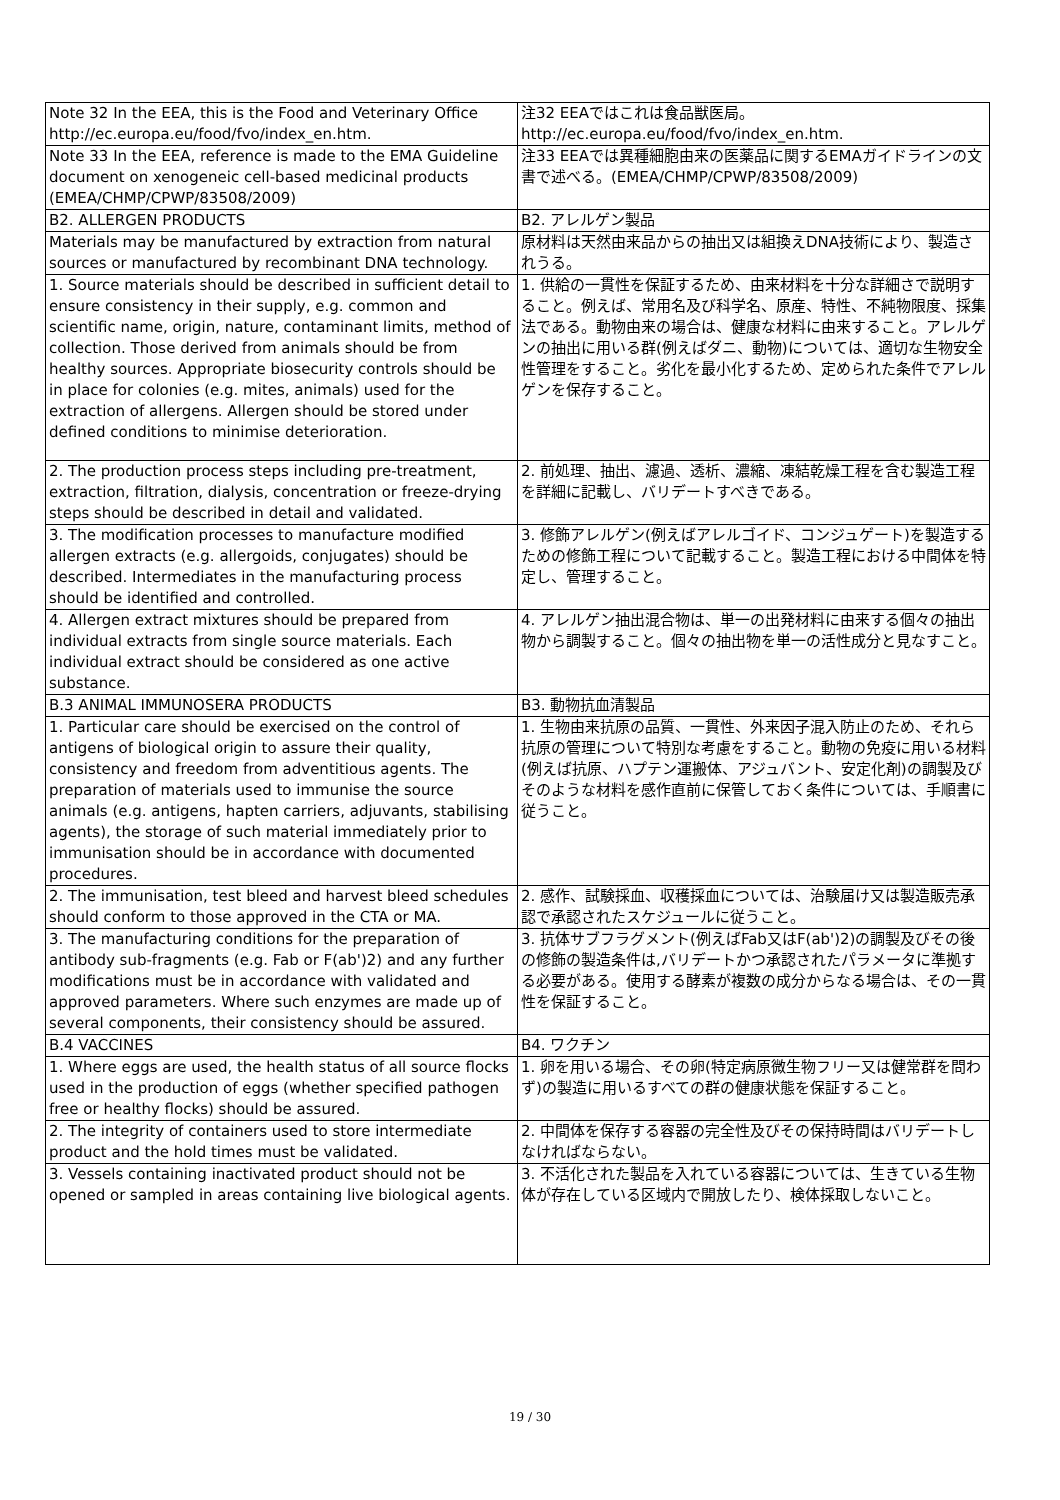| Note 32 In the EEA, this is the Food and Veterinary Office http://ec.europa.eu/food/fvo/index_en.htm. | 注32 EEAではこれは食品獣医局。 http://ec.europa.eu/food/fvo/index_en.htm. |
| Note 33 In the EEA, reference is made to the EMA Guideline document on xenogeneic cell-based medicinal products (EMEA/CHMP/CPWP/83508/2009) | 注33 EEAでは異種細胞由来の医薬品に関するEMAガイドラインの文書で述べる。(EMEA/CHMP/CPWP/83508/2009) |
| B2. ALLERGEN PRODUCTS | B2. アレルゲン製品 |
| Materials may be manufactured by extraction from natural sources or manufactured by recombinant DNA technology. | 原材料は天然由来品からの抽出又は組換えDNA技術により、製造されうる。 |
| 1. Source materials should be described in sufficient detail to ensure consistency in their supply, e.g. common and scientific name, origin, nature, contaminant limits, method of collection. Those derived from animals should be from healthy sources. Appropriate biosecurity controls should be in place for colonies (e.g. mites, animals) used for the extraction of allergens. Allergen should be stored under defined conditions to minimise deterioration. | 1. 供給の一貫性を保証するため、由来材料を十分な詳細さで説明すること。例えば、常用名及び科学名、原産、特性、不純物限度、採集法である。動物由来の場合は、健康な材料に由来すること。アレルゲンの抽出に用いる群(例えばダニ、動物)については、適切な生物安全性管理をすること。劣化を最小化するため、定められた条件でアレルゲンを保存すること。 |
| 2. The production process steps including pre-treatment, extraction, filtration, dialysis, concentration or freeze-drying steps should be described in detail and validated. | 2. 前処理、抽出、濾過、透析、濃縮、凍結乾燥工程を含む製造工程を詳細に記載し、バリデートすべきである。 |
| 3. The modification processes to manufacture modified allergen extracts (e.g. allergoids, conjugates) should be described. Intermediates in the manufacturing process should be identified and controlled. | 3. 修飾アレルゲン(例えばアレルゴイド、コンジュゲート)を製造するための修飾工程について記載すること。製造工程における中間体を特定し、管理すること。 |
| 4. Allergen extract mixtures should be prepared from individual extracts from single source materials. Each individual extract should be considered as one active substance. | 4. アレルゲン抽出混合物は、単一の出発材料に由来する個々の抽出物から調製すること。個々の抽出物を単一の活性成分と見なすこと。 |
| B.3 ANIMAL IMMUNOSERA PRODUCTS | B3. 動物抗血清製品 |
| 1. Particular care should be exercised on the control of antigens of biological origin to assure their quality, consistency and freedom from adventitious agents. The preparation of materials used to immunise the source animals (e.g. antigens, hapten carriers, adjuvants, stabilising agents), the storage of such material immediately prior to immunisation should be in accordance with documented procedures. | 1. 生物由来抗原の品質、一貫性、外来因子混入防止のため、それら抗原の管理について特別な考慮をすること。動物の免疫に用いる材料(例えば抗原、ハプテン運搬体、アジュバント、安定化剤)の調製及びそのような材料を感作直前に保管しておく条件については、手順書に従うこと。 |
| 2. The immunisation, test bleed and harvest bleed schedules should conform to those approved in the CTA or MA. | 2. 感作、試験採血、収穫採血については、治験届け又は製造販売承認で承認されたスケジュールに従うこと。 |
| 3. The manufacturing conditions for the preparation of antibody sub-fragments (e.g. Fab or F(ab')2) and any further modifications must be in accordance with validated and approved parameters. Where such enzymes are made up of several components, their consistency should be assured. | 3. 抗体サブフラグメント(例えばFab又はF(ab')2)の調製及びその後の修飾の製造条件は,バリデートかつ承認されたパラメータに準拠する必要がある。使用する酵素が複数の成分からなる場合は、その一貫性を保証すること。 |
| B.4 VACCINES | B4. ワクチン |
| 1. Where eggs are used, the health status of all source flocks used in the production of eggs (whether specified pathogen free or healthy flocks) should be assured. | 1. 卵を用いる場合、その卵(特定病原微生物フリー又は健常群を問わず)の製造に用いるすべての群の健康状態を保証すること。 |
| 2. The integrity of containers used to store intermediate product and the hold times must be validated. | 2. 中間体を保存する容器の完全性及びその保持時間はバリデートしなければならない。 |
| 3. Vessels containing inactivated product should not be opened or sampled in areas containing live biological agents. | 3. 不活化された製品を入れている容器については、生きている生物体が存在している区域内で開放したり、検体採取しないこと。 |
19 / 30